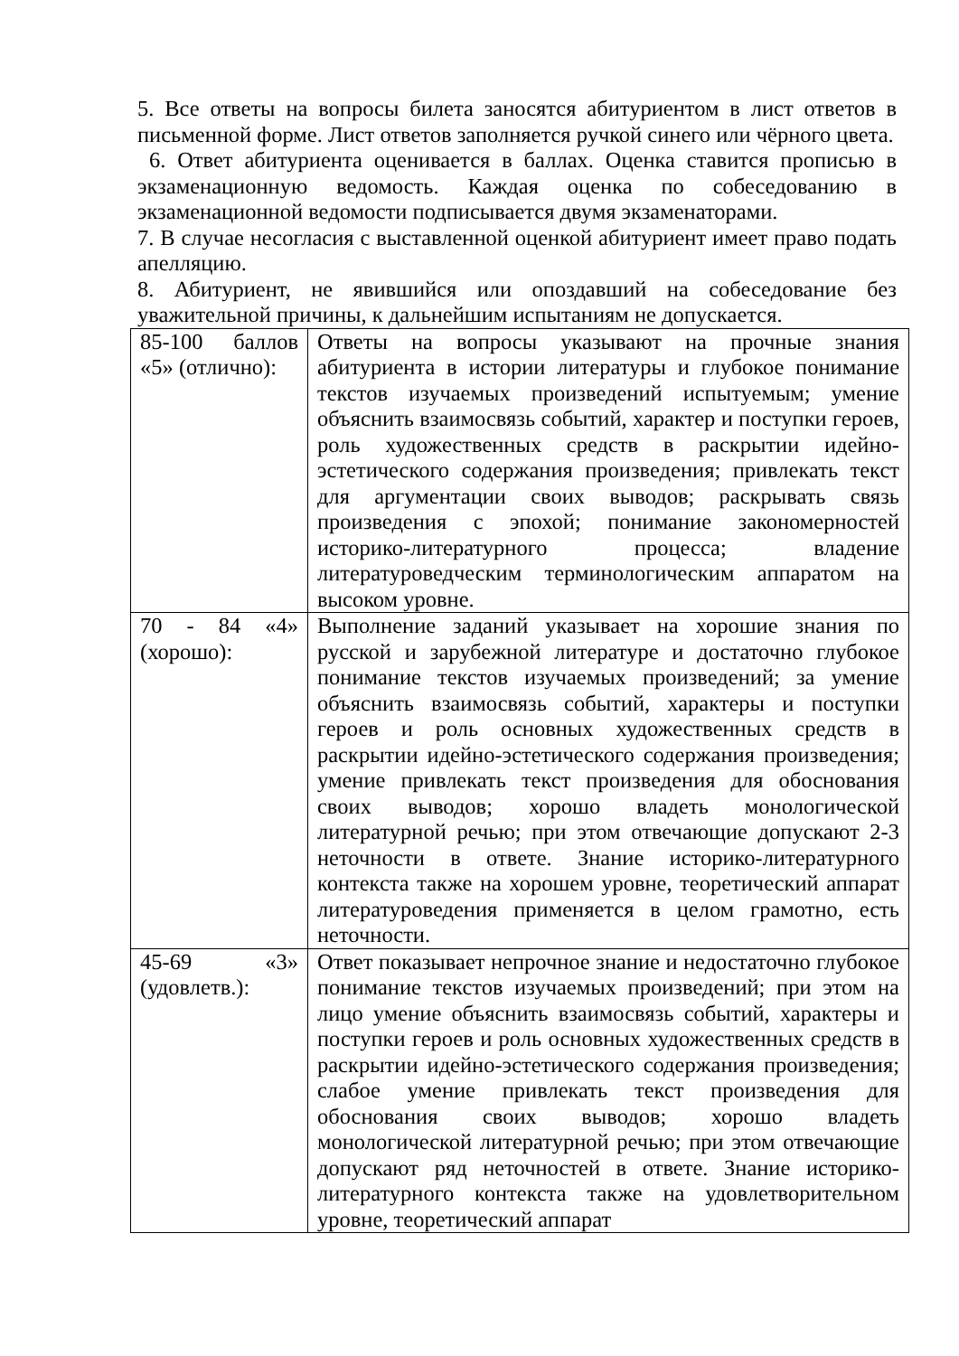5. Все ответы на вопросы билета заносятся абитуриентом в лист ответов в письменной форме. Лист ответов заполняется ручкой синего или чёрного цвета.
6. Ответ абитуриента оценивается в баллах. Оценка ставится прописью в экзаменационную ведомость. Каждая оценка по собеседованию в экзаменационной ведомости подписывается двумя экзаменаторами.
7. В случае несогласия с выставленной оценкой абитуриент имеет право подать апелляцию.
8. Абитуриент, не явившийся или опоздавший на собеседование без уважительной причины, к дальнейшим испытаниям не допускается.
| 85-100 баллов «5» (отлично): | Ответы на вопросы указывают на прочные знания абитуриента в истории литературы и глубокое понимание текстов изучаемых произведений испытуемым; умение объяснить взаимосвязь событий, характер и поступки героев, роль художественных средств в раскрытии идейно-эстетического содержания произведения; привлекать текст для аргументации своих выводов; раскрывать связь произведения с эпохой; понимание закономерностей историко-литературного процесса; владение литературоведческим терминологическим аппаратом на высоком уровне. |
| 70 - 84 «4» (хорошо): | Выполнение заданий указывает на хорошие знания по русской и зарубежной литературе и достаточно глубокое понимание текстов изучаемых произведений; за умение объяснить взаимосвязь событий, характеры и поступки героев и роль основных художественных средств в раскрытии идейно-эстетического содержания произведения; умение привлекать текст произведения для обоснования своих выводов; хорошо владеть монологической литературной речью; при этом отвечающие допускают 2-3 неточности в ответе. Знание историко-литературного контекста также на хорошем уровне, теоретический аппарат литературоведения применяется в целом грамотно, есть неточности. |
| 45-69 «3» (удовлетв.): | Ответ показывает непрочное знание и недостаточно глубокое понимание текстов изучаемых произведений; при этом на лицо умение объяснить взаимосвязь событий, характеры и поступки героев и роль основных художественных средств в раскрытии идейно-эстетического содержания произведения; слабое умение привлекать текст произведения для обоснования своих выводов; хорошо владеть монологической литературной речью; при этом отвечающие допускают ряд неточностей в ответе. Знание историко-литературного контекста также на удовлетворительном уровне, теоретический аппарат |